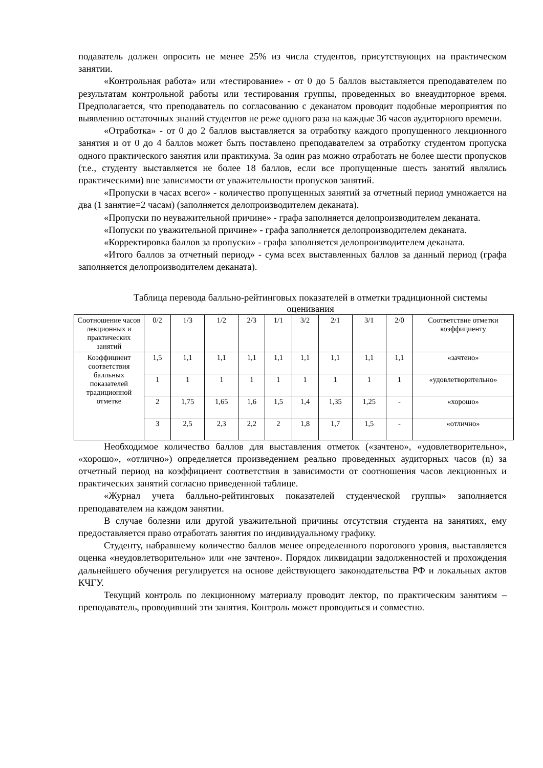подаватель должен опросить не менее 25% из числа студентов, присутствующих на практическом занятии.
«Контрольная работа» или «тестирование» - от 0 до 5 баллов выставляется преподавателем по результатам контрольной работы или тестирования группы, проведенных во внеаудиторное время. Предполагается, что преподаватель по согласованию с деканатом проводит подобные мероприятия по выявлению остаточных знаний студентов не реже одного раза на каждые 36 часов аудиторного времени.
«Отработка» - от 0 до 2 баллов выставляется за отработку каждого пропущенного лекционного занятия и от 0 до 4 баллов может быть поставлено преподавателем за отработку студентом пропуска одного практического занятия или практикума. За один раз можно отработать не более шести пропусков (т.е., студенту выставляется не более 18 баллов, если все пропущенные шесть занятий являлись практическими) вне зависимости от уважительности пропусков занятий.
«Пропуски в часах всего» - количество пропущенных занятий за отчетный период умножается на два (1 занятие=2 часам) (заполняется делопроизводителем деканата).
«Пропуски по неуважительной причине» - графа заполняется делопроизводителем деканата.
«Попуски по уважительной причине» - графа заполняется делопроизводителем деканата.
«Корректировка баллов за пропуски» - графа заполняется делопроизводителем деканата.
«Итого баллов за отчетный период» - сума всех выставленных баллов за данный период (графа заполняется делопроизводителем деканата).
Таблица перевода балльно-рейтинговых показателей в отметки традиционной системы оценивания
| Соотношение часов лекционных и практических занятий | 0/2 | 1/3 | 1/2 | 2/3 | 1/1 | 3/2 | 2/1 | 3/1 | 2/0 | Соответствие отметки коэффициенту |
| Коэффициент соответствия балльных показателей традиционной отметке | 1,5 | 1,1 | 1,1 | 1,1 | 1,1 | 1,1 | 1,1 | 1,1 | 1,1 | «зачтено» |
| | 1 | 1 | 1 | 1 | 1 | 1 | 1 | 1 | 1 | «удовлетворительно» |
| | 2 | 1,75 | 1,65 | 1,6 | 1,5 | 1,4 | 1,35 | 1,25 | - | «хорошо» |
| | 3 | 2,5 | 2,3 | 2,2 | 2 | 1,8 | 1,7 | 1,5 | - | «отлично» |
Необходимое количество баллов для выставления отметок («зачтено», «удовлетворительно», «хорошо», «отлично») определяется произведением реально проведенных аудиторных часов (n) за отчетный период на коэффициент соответствия в зависимости от соотношения часов лекционных и практических занятий согласно приведенной таблице.
«Журнал учета балльно-рейтинговых показателей студенческой группы» заполняется преподавателем на каждом занятии.
В случае болезни или другой уважительной причины отсутствия студента на занятиях, ему предоставляется право отработать занятия по индивидуальному графику.
Студенту, набравшему количество баллов менее определенного порогового уровня, выставляется оценка «неудовлетворительно» или «не зачтено». Порядок ликвидации задолженностей и прохождения дальнейшего обучения регулируется на основе действующего законодательства РФ и локальных актов КЧГУ.
Текущий контроль по лекционному материалу проводит лектор, по практическим занятиям – преподаватель, проводивший эти занятия. Контроль может проводиться и совместно.